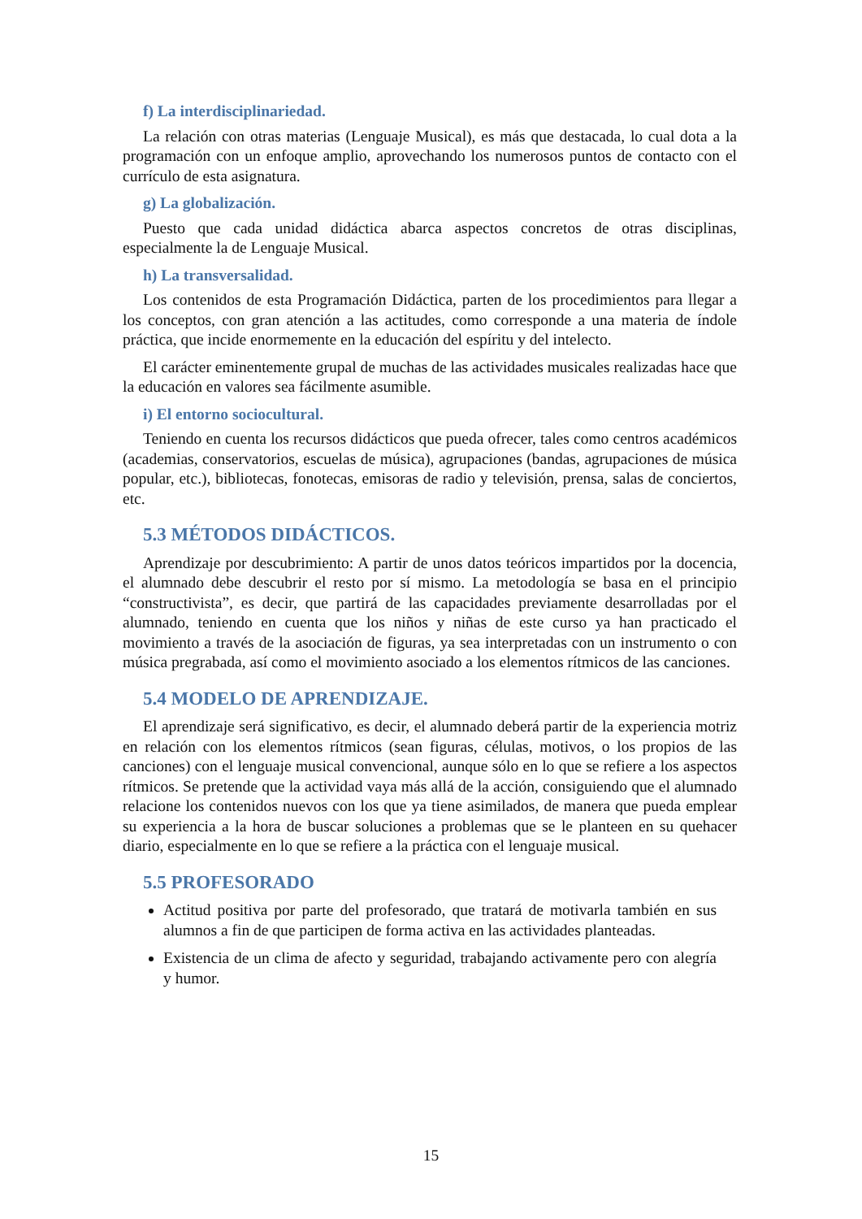f) La interdisciplinariedad.
La relación con otras materias (Lenguaje Musical), es más que destacada, lo cual dota a la programación con un enfoque amplio, aprovechando los numerosos puntos de contacto con el currículo de esta asignatura.
g) La globalización.
Puesto que cada unidad didáctica abarca aspectos concretos de otras disciplinas, especialmente la de Lenguaje Musical.
h) La transversalidad.
Los contenidos de esta Programación Didáctica, parten de los procedimientos para llegar a los conceptos, con gran atención a las actitudes, como corresponde a una materia de índole práctica, que incide enormemente en la educación del espíritu y del intelecto.
El carácter eminentemente grupal de muchas de las actividades musicales realizadas hace que la educación en valores sea fácilmente asumible.
i) El entorno sociocultural.
Teniendo en cuenta los recursos didácticos que pueda ofrecer, tales como centros académicos (academias, conservatorios, escuelas de música), agrupaciones (bandas, agrupaciones de música popular, etc.), bibliotecas, fonotecas, emisoras de radio y televisión, prensa, salas de conciertos, etc.
5.3 MÉTODOS DIDÁCTICOS.
Aprendizaje por descubrimiento: A partir de unos datos teóricos impartidos por la docencia, el alumnado debe descubrir el resto por sí mismo. La metodología se basa en el principio “constructivista”, es decir, que partirá de las capacidades previamente desarrolladas por el alumnado, teniendo en cuenta que los niños y niñas de este curso ya han practicado el movimiento a través de la asociación de figuras, ya sea interpretadas con un instrumento o con música pregrabada, así como el movimiento asociado a los elementos rítmicos de las canciones.
5.4 MODELO DE APRENDIZAJE.
El aprendizaje será significativo, es decir, el alumnado deberá partir de la experiencia motriz en relación con los elementos rítmicos (sean figuras, células, motivos, o los propios de las canciones) con el lenguaje musical convencional, aunque sólo en lo que se refiere a los aspectos rítmicos. Se pretende que la actividad vaya más allá de la acción, consiguiendo que el alumnado relacione los contenidos nuevos con los que ya tiene asimilados, de manera que pueda emplear su experiencia a la hora de buscar soluciones a problemas que se le planteen en su quehacer diario, especialmente en lo que se refiere a la práctica con el lenguaje musical.
5.5 PROFESORADO
Actitud positiva por parte del profesorado, que tratará de motivarla también en sus alumnos a fin de que participen de forma activa en las actividades planteadas.
Existencia de un clima de afecto y seguridad, trabajando activamente pero con alegría y humor.
15